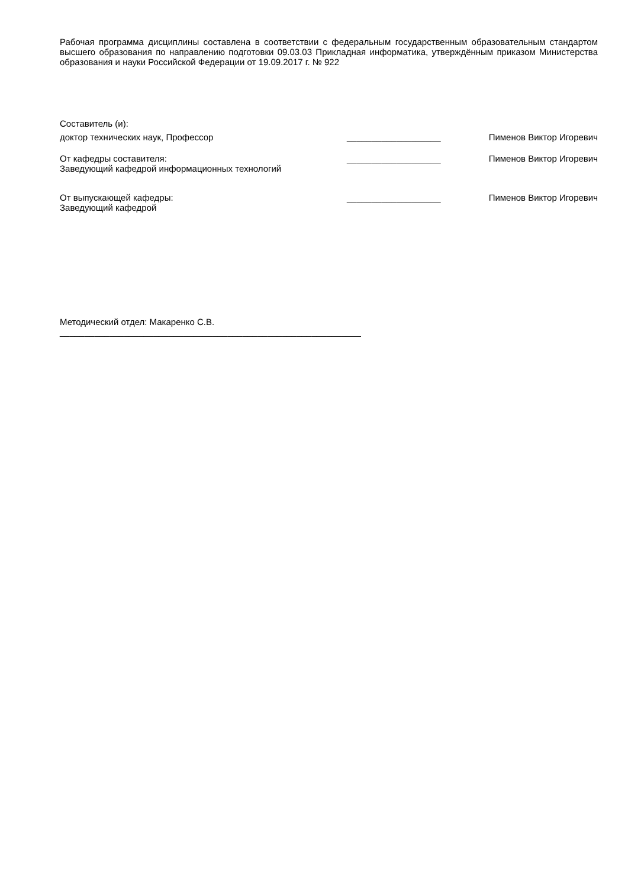Рабочая программа дисциплины составлена в соответствии с федеральным государственным образовательным стандартом высшего образования по направлению подготовки 09.03.03 Прикладная информатика, утверждённым приказом Министерства образования и науки Российской Федерации от 19.09.2017 г. № 922
Составитель (и):
доктор технических наук, Профессор ___________________ Пименов Виктор Игоревич
От кафедры составителя:
Заведующий кафедрой информационных технологий
___________________ Пименов Виктор Игоревич
От выпускающей кафедры:
Заведующий кафедрой
___________________ Пименов Виктор Игоревич
Методический отдел: Макаренко С.В.
_____________________________________________________________